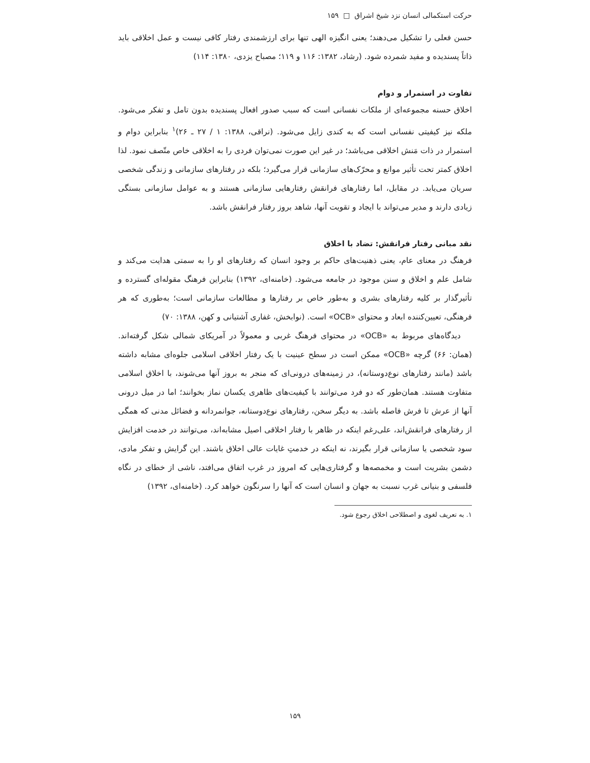حرکت استکمالی انسان نزد شیخ اشراق □ ۱۵۹
حسن فعلی را تشکیل می‌دهند؛ یعنی انگیزه الهی تنها برای ارزشمندی رفتار کافی نیست و عمل اخلاقی باید ذاتاً پسندیده و مفید شمرده شود. (رشاد، ۱۳۸۲: ۱۱۶ و ۱۱۹؛ مصباح یزدی، ۱۳۸۰: ۱۱۴)
تفاوت در استمرار و دوام
اخلاق حسنه مجموعه‌ای از ملکات نفسانی است که سبب صدور افعال پسندیده بدون تامل و تفکر می‌شود. ملکه نیز کیفیتی نفسانی است که به کندی زایل می‌شود. (نراقی، ۱۳۸۸: ۱ / ۲۷ ـ ۲۶)<sup>۱</sup> بنابراین دوام و استمرار در ذات مَنش اخلاقی می‌باشد؛ در غیر این صورت نمی‌توان فردی را به اخلاقی خاص متّصف نمود. لذا اخلاق کمتر تحت تأثیر موانع و محرّک‌های سازمانی قرار می‌گیرد؛ بلکه در رفتارهای سازمانی و زندگی شخصی سریان می‌یابد. در مقابل، اما رفتارهای فرانقش رفتارهایی سازمانی هستند و به عوامل سازمانی بستگی زیادی دارند و مدیر می‌تواند با ایجاد و تقویت آنها، شاهد بروز رفتار فرانقش باشد.
نقد مبانی رفتار فرانقش: تضاد با اخلاق
فرهنگ در معنای عام، یعنی ذهنیت‌های حاکم بر وجود انسان که رفتارهای او را به سمتی هدایت می‌کند و شامل علم و اخلاق و سنن موجود در جامعه می‌شود. (خامنه‌ای، ۱۳۹۲) بنابراین فرهنگ مقوله‌ای گسترده و تأثیرگذار بر کلیه رفتارهای بشری و به‌طور خاص بر رفتارها و مطالعات سازمانی است؛ به‌طوری که هر فرهنگی، تعیین‌کننده ابعاد و محتوای «OCB» است. (نوابخش، غفاری آشتیانی و کهن، ۱۳۸۸: ۷۰)
دیدگاه‌های مربوط به «OCB» در محتوای فرهنگ غربی و معمولاً در آمریکای شمالی شکل گرفته‌اند. (همان: ۶۶) گرچه «OCB» ممکن است در سطح عینیت با یک رفتار اخلاقی اسلامی جلوه‌ای مشابه داشته باشد (مانند رفتارهای نوع‌دوستانه)، در زمینه‌های درونی‌ای که منجر به بروز آنها می‌شوند، با اخلاق اسلامی متفاوت هستند. همان‌طور که دو فرد می‌توانند با کیفیت‌های ظاهری یکسان نماز بخوانند؛ اما در میل درونی آنها از عرش تا فرش فاصله باشد. به دیگر سخن، رفتارهای نوع‌دوستانه، جوانمردانه و فضائل مدنی که همگی از رفتارهای فرانقش‌اند، علی‌رغم اینکه در ظاهر با رفتار اخلاقی اصیل مشابه‌اند، می‌توانند در خدمت افزایش سود شخصی یا سازمانی قرار بگیرند، نه اینکه در خدمتِ غایات عالی اخلاق باشند. این گرایش و تفکر مادی، دشمن بشریت است و مخمصه‌ها و گرفتاری‌هایی که امروز در غرب اتفاق می‌افتد، ناشی از خطای در نگاه فلسفی و بنیانی غرب نسبت به جهان و انسان است که آنها را سرنگون خواهد کرد. (خامنه‌ای، ۱۳۹۲)
۱. به تعریف لغوی و اصطلاحی اخلاق رجوع شود.
۱۵۹